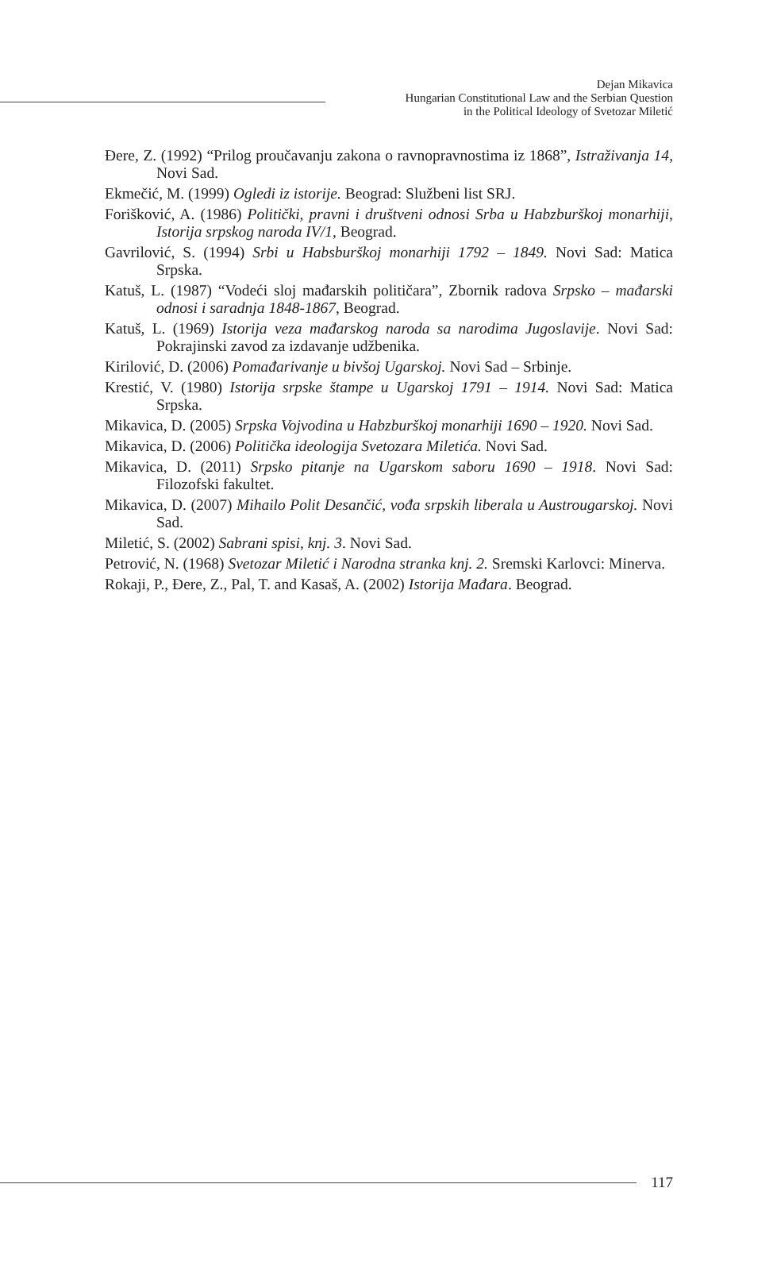Dejan Mikavica
Hungarian Constitutional Law and the Serbian Question
in the Political Ideology of Svetozar Miletić
Đere, Z. (1992) “Prilog proučavanju zakona o ravnopravnostima iz 1868”, Istraživanja 14, Novi Sad.
Ekmečić, M. (1999) Ogledi iz istorije. Beograd: Službeni list SRJ.
Forišković, A. (1986) Politički, pravni i društveni odnosi Srba u Habzburškoj monarhiji, Istorija srpskog naroda IV/1, Beograd.
Gavrilović, S. (1994) Srbi u Habsburškoj monarhiji 1792 – 1849. Novi Sad: Matica Srpska.
Katuš, L. (1987) “Vodeći sloj mađarskih političara”, Zbornik radova Srpsko – mađarski odnosi i saradnja 1848-1867, Beograd.
Katuš, L. (1969) Istorija veza mađarskog naroda sa narodima Jugoslavije. Novi Sad: Pokrajinski zavod za izdavanje udžbenika.
Kirilović, D. (2006) Pomađarivanje u bivšoj Ugarskoj. Novi Sad – Srbinje.
Krestić, V. (1980) Istorija srpske štampe u Ugarskoj 1791 – 1914. Novi Sad: Matica Srpska.
Mikavica, D. (2005) Srpska Vojvodina u Habzburškoj monarhiji 1690 – 1920. Novi Sad.
Mikavica, D. (2006) Politička ideologija Svetozara Miletića. Novi Sad.
Mikavica, D. (2011) Srpsko pitanje na Ugarskom saboru 1690 – 1918. Novi Sad: Filozofski fakultet.
Mikavica, D. (2007) Mihailo Polit Desančić, vođa srpskih liberala u Austrougarskoj. Novi Sad.
Miletić, S. (2002) Sabrani spisi, knj. 3. Novi Sad.
Petrović, N. (1968) Svetozar Miletić i Narodna stranka knj. 2. Sremski Karlovci: Minerva.
Rokaji, P., Đere, Z., Pal, T. and Kasaš, A. (2002) Istorija Mađara. Beograd.
117